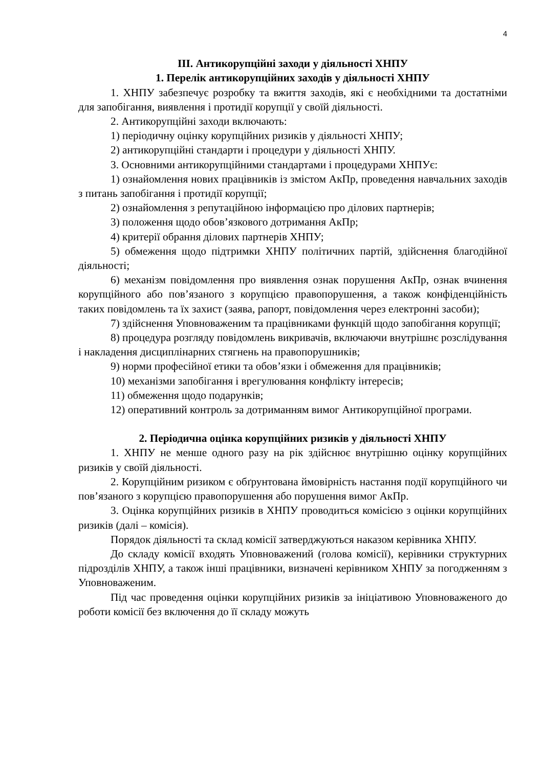4
ІІІ. Антикорупційні заходи у діяльності ХНПУ
1. Перелік антикорупційних заходів у діяльності ХНПУ
1. ХНПУ забезпечує розробку та вжиття заходів, які є необхідними та достатніми для запобігання, виявлення і протидії корупції у своїй діяльності.
2. Антикорупційні заходи включають:
1) періодичну оцінку корупційних ризиків у діяльності ХНПУ;
2) антикорупційні стандарти і процедури у діяльності ХНПУ.
3. Основними антикорупційними стандартами і процедурами ХНПУє:
1) ознайомлення нових працівників із змістом АкПр, проведення навчальних заходів з питань запобігання і протидії корупції;
2) ознайомлення з репутаційною інформацією про ділових партнерів;
3) положення щодо обов’язкового дотримання АкПр;
4) критерії обрання ділових партнерів ХНПУ;
5) обмеження щодо підтримки ХНПУ політичних партій, здійснення благодійної діяльності;
6) механізм повідомлення про виявлення ознак порушення АкПр, ознак вчинення корупційного або пов’язаного з корупцією правопорушення, а також конфіденційність таких повідомлень та їх захист (заява, рапорт, повідомлення через електронні засоби);
7) здійснення Уповноваженим та працівниками функцій щодо запобігання корупції;
8) процедура розгляду повідомлень викривачів, включаючи внутрішнє розслідування і накладення дисциплінарних стягнень на правопорушників;
9) норми професійної етики та обов’язки і обмеження для працівників;
10) механізми запобігання і врегулювання конфлікту інтересів;
11) обмеження щодо подарунків;
12) оперативний контроль за дотриманням вимог Антикорупційної програми.
2. Періодична оцінка корупційних ризиків у діяльності ХНПУ
1. ХНПУ не менше одного разу на рік здійснює внутрішню оцінку корупційних ризиків у своїй діяльності.
2. Корупційним ризиком є обґрунтована ймовірність настання події корупційного чи пов’язаного з корупцією правопорушення або порушення вимог АкПр.
3. Оцінка корупційних ризиків в ХНПУ проводиться комісією з оцінки корупційних ризиків (далі – комісія).
Порядок діяльності та склад комісії затверджуються наказом керівника ХНПУ.
До складу комісії входять Уповноважений (голова комісії), керівники структурних підрозділів ХНПУ, а також інші працівники, визначені керівником ХНПУ за погодженням з Уповноваженим.
Під час проведення оцінки корупційних ризиків за ініціативою Уповноваженого до роботи комісії без включення до її складу можуть